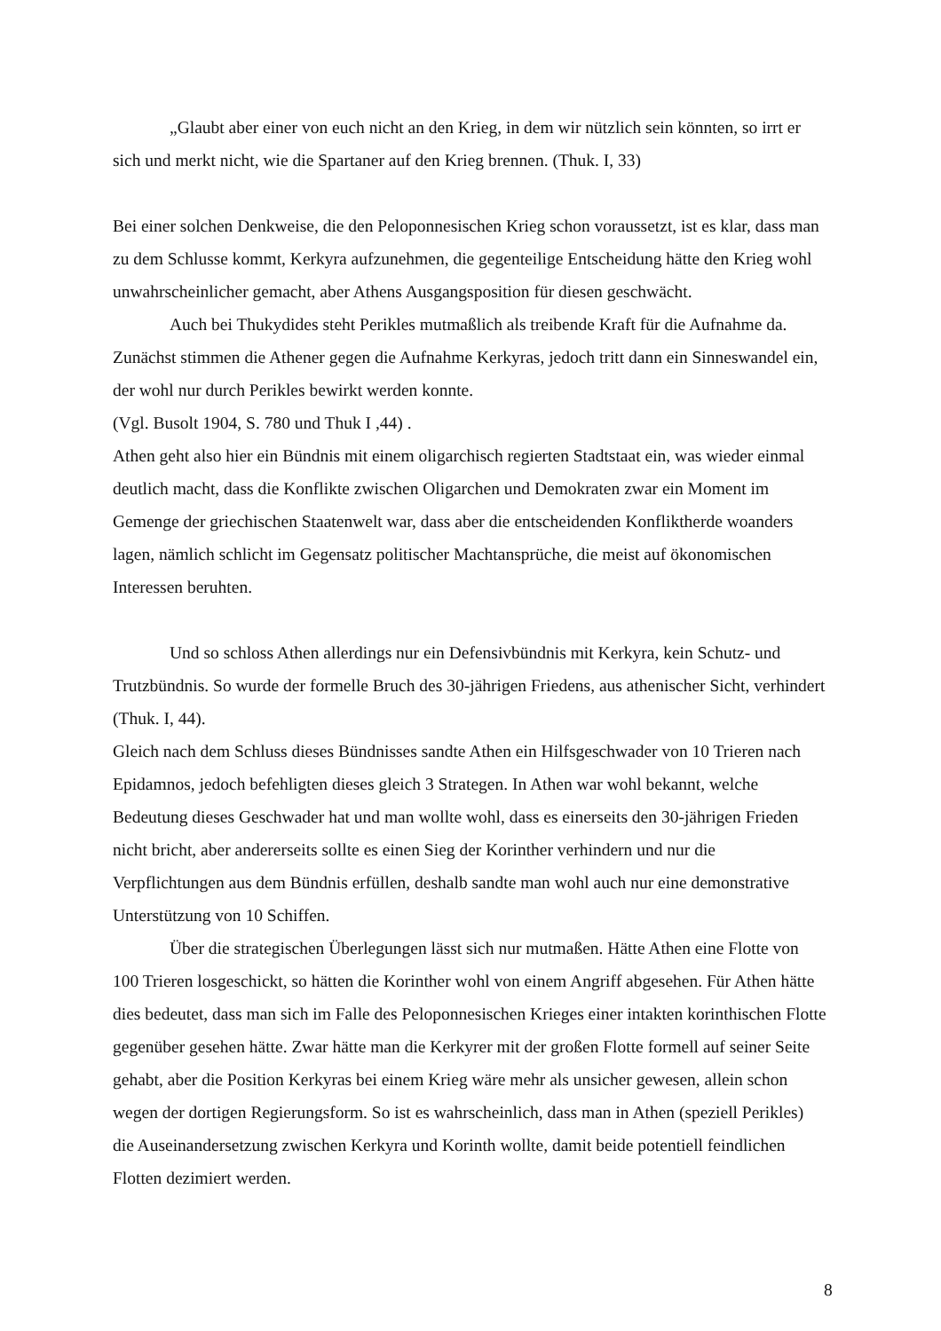„Glaubt aber einer von euch nicht an den Krieg, in dem wir nützlich sein könnten, so irrt er sich und merkt nicht, wie die Spartaner auf den Krieg brennen. (Thuk. I, 33)
Bei einer solchen Denkweise, die den Peloponnesischen Krieg schon voraussetzt, ist es klar, dass man zu dem Schlusse kommt, Kerkyra aufzunehmen, die gegenteilige Entscheidung hätte den Krieg wohl unwahrscheinlicher gemacht, aber Athens Ausgangsposition für diesen geschwächt.
Auch bei Thukydides steht Perikles mutmaßlich als treibende Kraft für die Aufnahme da. Zunächst stimmen die Athener gegen die Aufnahme Kerkyras, jedoch tritt dann ein Sinneswandel ein, der wohl nur durch Perikles bewirkt werden konnte.
(Vgl. Busolt 1904, S. 780 und Thuk I ,44) .
Athen geht also hier ein Bündnis mit einem oligarchisch regierten Stadtstaat ein, was wieder einmal deutlich macht, dass die Konflikte zwischen Oligarchen und Demokraten zwar ein Moment im Gemenge der griechischen Staatenwelt war, dass aber die entscheidenden Konfliktherde woanders lagen, nämlich schlicht im Gegensatz politischer Machtansprüche, die meist auf ökonomischen Interessen beruhten.
Und so schloss Athen allerdings nur ein Defensivbündnis mit Kerkyra, kein Schutz- und Trutzbündnis. So wurde der formelle Bruch des 30-jährigen Friedens, aus athenischer Sicht, verhindert (Thuk. I, 44).
Gleich nach dem Schluss dieses Bündnisses sandte Athen ein Hilfsgeschwader von 10 Trieren nach Epidamnos, jedoch befehligten dieses gleich 3 Strategen. In Athen war wohl bekannt, welche Bedeutung dieses Geschwader hat und man wollte wohl, dass es einerseits den 30-jährigen Frieden nicht bricht, aber andererseits sollte es einen Sieg der Korinther verhindern und nur die Verpflichtungen aus dem Bündnis erfüllen, deshalb sandte man wohl auch nur eine demonstrative Unterstützung von 10 Schiffen.
Über die strategischen Überlegungen lässt sich nur mutmaßen. Hätte Athen eine Flotte von 100 Trieren losgeschickt, so hätten die Korinther wohl von einem Angriff abgesehen. Für Athen hätte dies bedeutet, dass man sich im Falle des Peloponnesischen Krieges einer intakten korinthischen Flotte gegenüber gesehen hätte. Zwar hätte man die Kerkyrer mit der großen Flotte formell auf seiner Seite gehabt, aber die Position Kerkyras bei einem Krieg wäre mehr als unsicher gewesen, allein schon wegen der dortigen Regierungsform. So ist es wahrscheinlich, dass man in Athen (speziell Perikles) die Auseinandersetzung zwischen Kerkyra und Korinth wollte, damit beide potentiell feindlichen Flotten dezimiert werden.
8